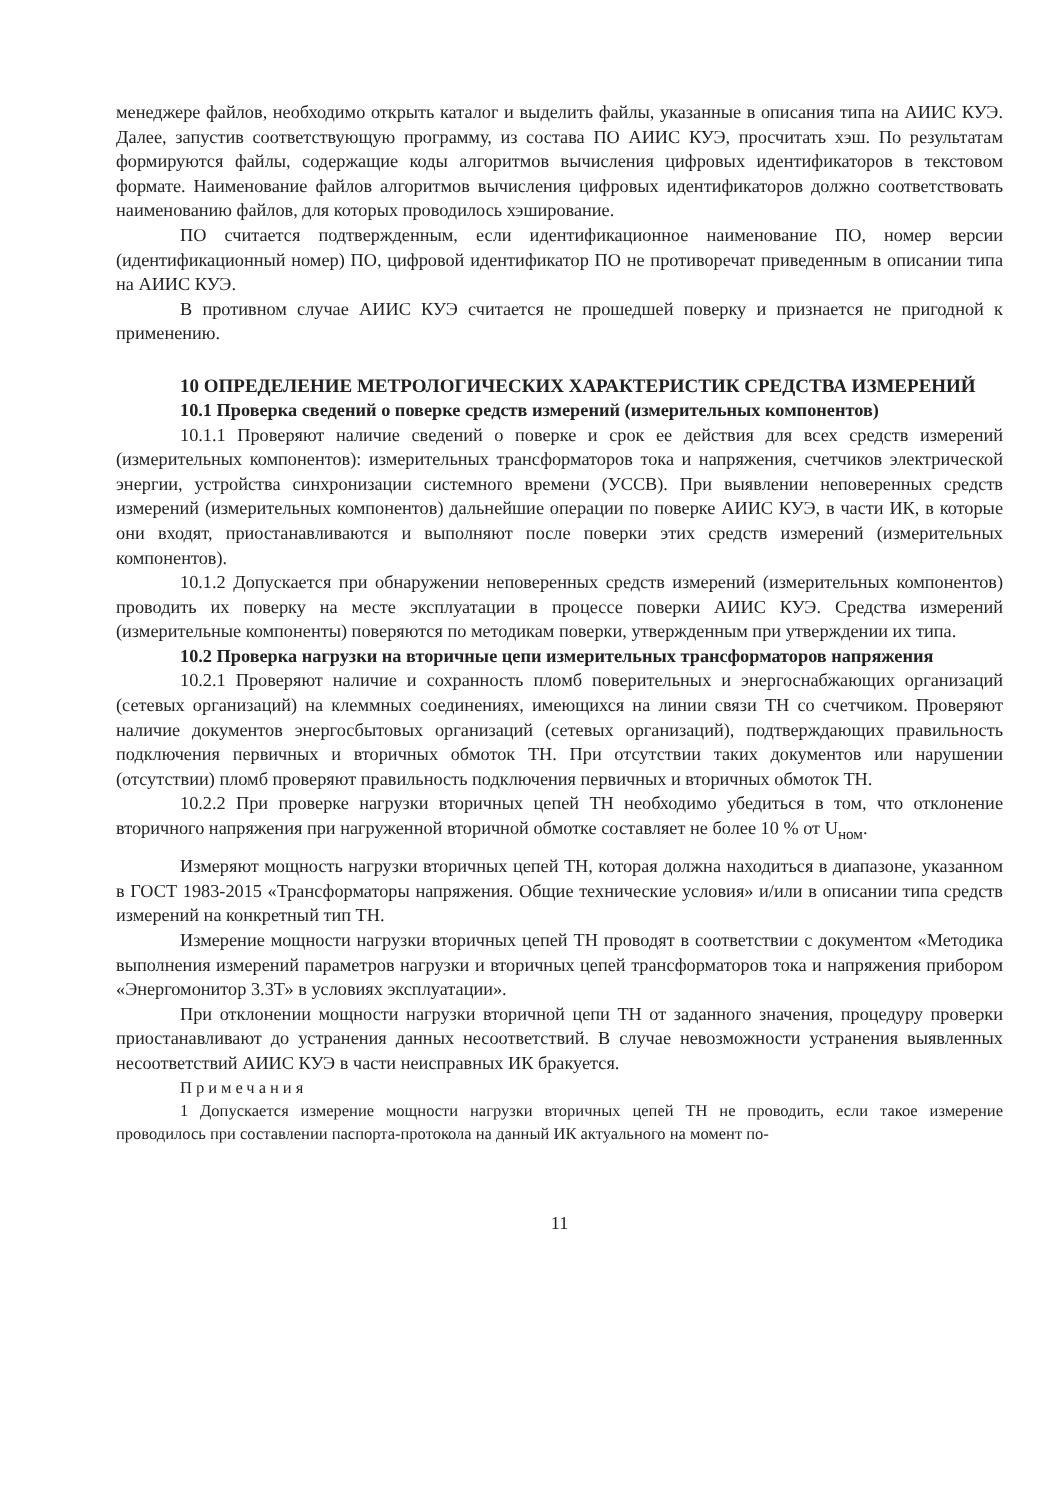менеджере файлов, необходимо открыть каталог и выделить файлы, указанные в описания типа на АИИС КУЭ. Далее, запустив соответствующую программу, из состава ПО АИИС КУЭ, просчитать хэш. По результатам формируются файлы, содержащие коды алгоритмов вычисления цифровых идентификаторов в текстовом формате. Наименование файлов алгоритмов вычисления цифровых идентификаторов должно соответствовать наименованию файлов, для которых проводилось хэширование.
ПО считается подтвержденным, если идентификационное наименование ПО, номер версии (идентификационный номер) ПО, цифровой идентификатор ПО не противоречат приведенным в описании типа на АИИС КУЭ.
В противном случае АИИС КУЭ считается не прошедшей поверку и признается не пригодной к применению.
10 ОПРЕДЕЛЕНИЕ МЕТРОЛОГИЧЕСКИХ ХАРАКТЕРИСТИК СРЕДСТВА ИЗМЕРЕНИЙ
10.1 Проверка сведений о поверке средств измерений (измерительных компонентов)
10.1.1 Проверяют наличие сведений о поверке и срок ее действия для всех средств измерений (измерительных компонентов): измерительных трансформаторов тока и напряжения, счетчиков электрической энергии, устройства синхронизации системного времени (УССВ). При выявлении неповеренных средств измерений (измерительных компонентов) дальнейшие операции по поверке АИИС КУЭ, в части ИК, в которые они входят, приостанавливаются и выполняют после поверки этих средств измерений (измерительных компонентов).
10.1.2 Допускается при обнаружении неповеренных средств измерений (измерительных компонентов) проводить их поверку на месте эксплуатации в процессе поверки АИИС КУЭ. Средства измерений (измерительные компоненты) поверяются по методикам поверки, утвержденным при утверждении их типа.
10.2 Проверка нагрузки на вторичные цепи измерительных трансформаторов напряжения
10.2.1 Проверяют наличие и сохранность пломб поверительных и энергоснабжающих организаций (сетевых организаций) на клеммных соединениях, имеющихся на линии связи ТН со счетчиком. Проверяют наличие документов энергосбытовых организаций (сетевых организаций), подтверждающих правильность подключения первичных и вторичных обмоток ТН. При отсутствии таких документов или нарушении (отсутствии) пломб проверяют правильность подключения первичных и вторичных обмоток ТН.
10.2.2 При проверке нагрузки вторичных цепей ТН необходимо убедиться в том, что отклонение вторичного напряжения при нагруженной вторичной обмотке составляет не более 10 % от U<sub>ном</sub>.
Измеряют мощность нагрузки вторичных цепей ТН, которая должна находиться в диапазоне, указанном в ГОСТ 1983-2015 «Трансформаторы напряжения. Общие технические условия» и/или в описании типа средств измерений на конкретный тип ТН.
Измерение мощности нагрузки вторичных цепей ТН проводят в соответствии с документом «Методика выполнения измерений параметров нагрузки и вторичных цепей трансформаторов тока и напряжения прибором «Энергомонитор 3.3Т» в условиях эксплуатации».
При отклонении мощности нагрузки вторичной цепи ТН от заданного значения, процедуру проверки приостанавливают до устранения данных несоответствий. В случае невозможности устранения выявленных несоответствий АИИС КУЭ в части неисправных ИК бракуется.
Примечания
1 Допускается измерение мощности нагрузки вторичных цепей ТН не проводить, если такое измерение проводилось при составлении паспорта-протокола на данный ИК актуального на момент по-
11